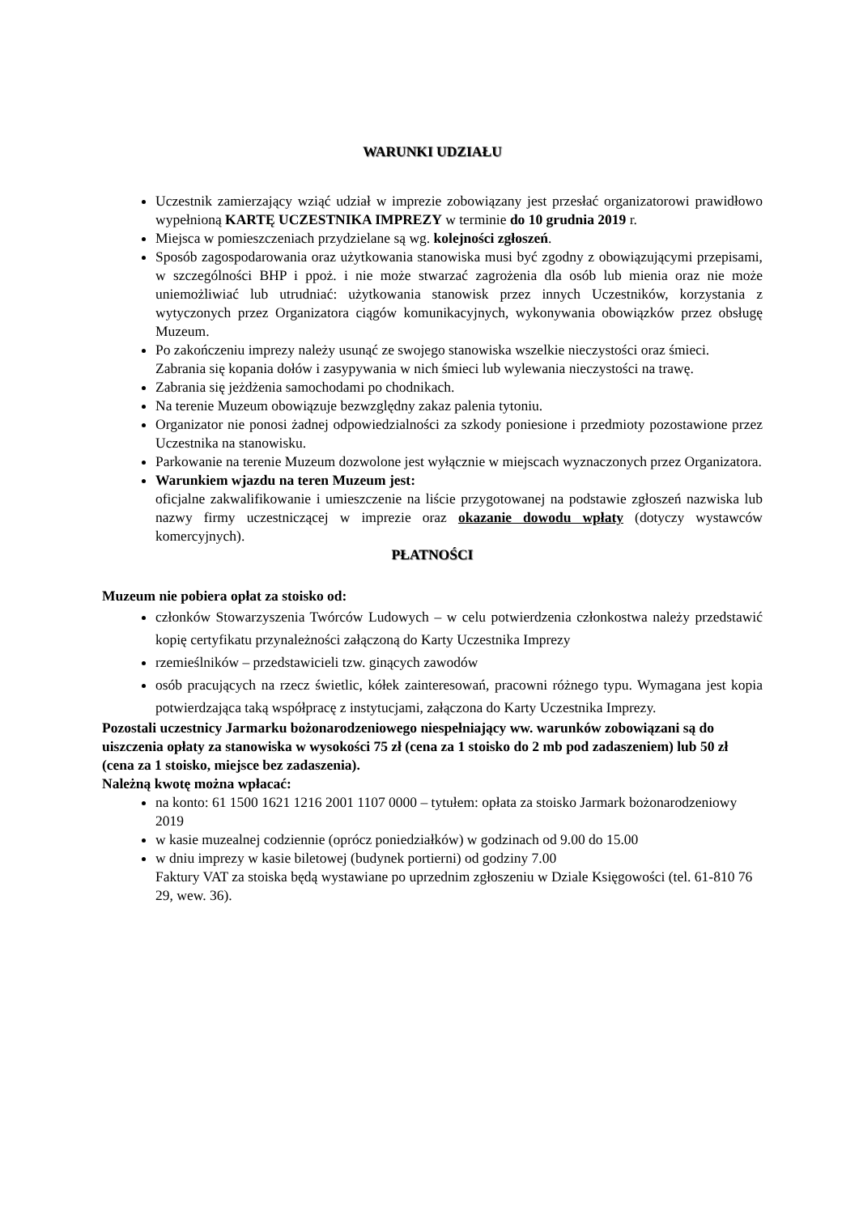WARUNKI UDZIAŁU
Uczestnik zamierzający wziąć udział w imprezie zobowiązany jest przesłać organizatorowi prawidłowo wypełnioną KARTĘ UCZESTNIKA IMPREZY w terminie do 10 grudnia 2019 r.
Miejsca w pomieszczeniach przydzielane są wg. kolejności zgłoszeń.
Sposób zagospodarowania oraz użytkowania stanowiska musi być zgodny z obowiązującymi przepisami, w szczególności BHP i ppoż. i nie może stwarzać zagrożenia dla osób lub mienia oraz nie może uniemożliwiać lub utrudniać: użytkowania stanowisk przez innych Uczestników, korzystania z wytyczonych przez Organizatora ciągów komunikacyjnych, wykonywania obowiązków przez obsługę Muzeum.
Po zakończeniu imprezy należy usunąć ze swojego stanowiska wszelkie nieczystości oraz śmieci. Zabrania się kopania dołów i zasypywania w nich śmieci lub wylewania nieczystości na trawę.
Zabrania się jeżdżenia samochodami po chodnikach.
Na terenie Muzeum obowiązuje bezwzględny zakaz palenia tytoniu.
Organizator nie ponosi żadnej odpowiedzialności za szkody poniesione i przedmioty pozostawione przez Uczestnika na stanowisku.
Parkowanie na terenie Muzeum dozwolone jest wyłącznie w miejscach wyznaczonych przez Organizatora.
Warunkiem wjazdu na teren Muzeum jest:
oficjalne zakwalifikowanie i umieszczenie na liście przygotowanej na podstawie zgłoszeń nazwiska lub nazwy firmy uczestniczącej w imprezie oraz okazanie dowodu wpłaty (dotyczy wystawców komercyjnych).
PŁATNOŚCI
Muzeum nie pobiera opłat za stoisko od:
członków Stowarzyszenia Twórców Ludowych – w celu potwierdzenia członkostwa należy przedstawić kopię certyfikatu przynależności załączoną do Karty Uczestnika Imprezy
rzemieślników – przedstawicieli tzw. ginących zawodów
osób pracujących na rzecz świetlic, kółek zainteresowań, pracowni różnego typu. Wymagana jest kopia potwierdzająca taką współpracę z instytucjami, załączona do Karty Uczestnika Imprezy.
Pozostali uczestnicy Jarmarku bożonarodzeniowego niespełniający ww. warunków zobowiązani są do uiszczenia opłaty za stanowiska w wysokości 75 zł (cena za 1 stoisko do 2 mb pod zadaszeniem) lub 50 zł (cena za 1 stoisko, miejsce bez zadaszenia).
Należną kwotę można wpłacać:
na konto: 61 1500 1621 1216 2001 1107 0000 – tytułem: opłata za stoisko Jarmark bożonarodzeniowy 2019
w kasie muzealnej codziennie (oprócz poniedziałków) w godzinach od 9.00 do 15.00
w dniu imprezy w kasie biletowej (budynek portierni) od godziny 7.00
Faktury VAT za stoiska będą wystawiane po uprzednim zgłoszeniu w Dziale Księgowości (tel. 61-810 76 29, wew. 36).